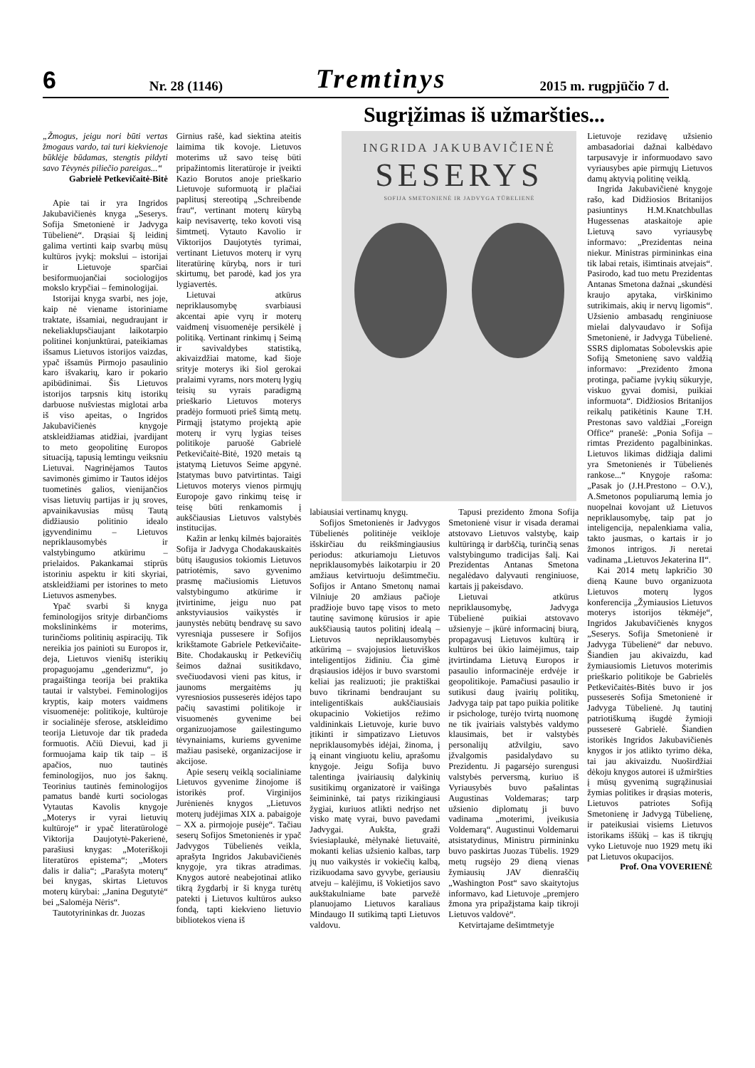6 Nr. 28 (1146) Tremtinys 2015 m. rugpjūčio 7 d.
Sugrįžimas iš užmaršties...
„Žmogus, jeigu nori būti vertas žmogaus vardo, tai turi kiekvienoje būklėje būdamas, stengtis pildyti savo Tėvynės piliečio pareigas...“
Gabrielė Petkevičaitė-Bitė
Apie tai ir yra Ingridos Jakubavičienės knyga „Seserys. Sofija Smetonienė ir Jadvyga Tūbelienė“. Drąsiai šį leidinį galima vertinti kaip svarbų mūsų kultūros įvykį: mokslui – istorijai ir Lietuvoje sparčiai besiformuojančiai sociologijos mokslo krypčiai – feminologijai.
Istorijai knyga svarbi, nes joje, kaip nė viename istoriniame traktate, išsamiai, negudraujant ir nekeliaklupsčiaujant laikotarpio politinei konjunktūrai, pateikiamas išsamus Lietuvos istorijos vaizdas, ypač išsamūs Pirmojo pasaulinio karo išvakarių, karo ir pokario apibūdinimai. Šis Lietuvos istorijos tarpsnis kitų istorikų darbuose nušviestas miglotai arba iš viso apeitas, o Ingridos Jakubavičienės knygoje atskleidžiamas atidžiai, įvardijant to meto geopolitinę Europos situaciją, tapusią lemtingu veiksniu Lietuvai. Nagrinėjamos Tautos savimonės gimimo ir Tautos idėjos tuometinės galios, vienijančios visas lietuvių partijas ir jų sroves, apvainikavusias mūsų Tautą didžiausio politinio idealo įgyvendinimu – Lietuvos nepriklausomybės ir valstybingumo atkūrimu – prielaidos. Pakankamai stiprūs istoriniu aspektu ir kiti skyriai, atskleidžiami per istorines to meto Lietuvos asmenybes.
Ypač svarbi ši knyga feminologijos srityje dirbančioms mokslininkėms ir moterims, turinčioms politinių aspiracijų. Tik nereikia jos painioti su Europos ir, deja, Lietuvos vienišų isterikių propaguojamu „genderizmu“, jo pragaištinga teorija bei praktika tautai ir valstybei. Feminologijos kryptis, kaip moters vaidmens visuomenėje: politikoje, kultūroje ir socialinėje sferose, atskleidimo teorija Lietuvoje dar tik pradeda formuotis. Ačiū Dievui, kad ji formuojama kaip tik taip – iš apačios, nuo tautinės feminologijos, nuo jos šaknų. Teorinius tautinės feminologijos pamatus bandė kurti sociologas Vytautas Kavolis knygoje „Moterys ir vyrai lietuvių kultūroje“ ir ypač literatūrologė Viktorija Daujotytė-Pakerienė, parašiusi knygas: „Moteriškoji literatūros epistema“; „Moters dalis ir dalia“; „Parašyta moterų“ bei knygas, skirtas Lietuvos moterų kūrybai: „Janina Degutytė“ bei „Salomėja Nėris“.
Tautotyrininkas dr. Juozas
Girnius rašė, kad siektina ateitis laimima tik kovoje. Lietuvos moterims už savo teisę būti pripažintomis literatūroje ir įveikti Kazio Borutos anoje prieškario Lietuvoje suformuotą ir plačiai paplitusį stereotipą „Schreibende frau“, vertinant moterų kūrybą kaip nevisavertę, teko kovoti visą šimtmetį. Vytauto Kavolio ir Viktorijos Daujotytės tyrimai, vertinant Lietuvos moterų ir vyrų literatūrinę kūrybą, nors ir turi skirtumų, bet parodė, kad jos yra lygiavertės.
Lietuvai atkūrus nepriklausomybę svarbiausi akcentai apie vyrų ir moterų vaidmenį visuomenėje persikėlė į politiką. Vertinant rinkimų į Seimą ir savivaldybes statistiką, akivaizdžiai matome, kad šioje srityje moterys iki šiol gerokai pralaimi vyrams, nors moterų lygių teisių su vyrais paradigmą prieškario Lietuvos moterys pradėjo formuoti prieš šimtą metų. Pirmąjį įstatymo projektą apie moterų ir vyrų lygias teises politikoje paruošė Gabrielė Petkevičaitė-Bitė, 1920 metais tą įstatymą Lietuvos Seime apgynė. Įstatymas buvo patvirtintas. Taigi Lietuvos moterys vienos pirmųjų Europoje gavo rinkimų teisę ir teisę būti renkamomis į aukščiausias Lietuvos valstybės institucijas.
Kažin ar lenkų kilmės bajoraitės Sofija ir Jadvyga Chodakauskaitės būtų išaugusios tokiomis Lietuvos patriotėmis, savo gyvenimo prasmę mačiusiomis Lietuvos valstybingumo atkūrime ir įtvirtinime, jeigu nuo pat ankstyviausios vaikystės ir jaunystės nebūtų bendravę su savo vyresniąja pusseserе ir Sofijos krikštamote Gabriele Petkevičaite-Bite. Chodakauskų ir Petkevičių šeimos dažnai susitikdavo, svečiuodavosi vieni pas kitus, ir jaunoms mergaitėms jų vyresniosios pusseserės idėjos tapo pačių savastimi politikoje ir visuomenės gyvenime bei organizuojamose gailestingumo tėvynainiams, kuriems gyvenime mažiau pasisekė, organizacijose ir akcijose.
Apie seserų veiklą socialiniame Lietuvos gyvenime žinojome iš istorikės prof. Virginijos Jurėnienės knygos „Lietuvos moterų judėjimas XIX a. pabaigoje – XX a. pirmojoje pusėje“. Tačiau seserų Sofijos Smetonienės ir ypač Jadvygos Tūbelienės veikla, aprašyta Ingridos Jakubavičienės knygoje, yra tikras atradimas. Knygos autorė neabejotinai atliko tikrą žygdarbį ir ši knyga turėtų patekti į Lietuvos kultūros aukso fondą, tapti kiekvieno lietuvio bibliotekos viena iš
INGRIDA JAKUBAVIČIENĖ
SESERYS
SOFIJA SMETONIENĖ IR JADVYGA TŪBELIENĖ
labiausiai vertinamų knygų.
Sofijos Smetonienės ir Jadvygos Tūbelienės politinėje veikloje išskirčiau du reikšmingiausius periodus: atkuriamoju Lietuvos nepriklausomybės laikotarpiu ir 20 amžiaus ketvirtuoju dešimtmečiu. Sofijos ir Antano Smetonų namai Vilniuje 20 amžiaus pačioje pradžioje buvo tapę visos to meto tautinę savimonę kūrusios ir apie aukščiausią tautos politinį idealą – Lietuvos nepriklausomybės atkūrimą – svajojusios lietuviškos inteligentijos židiniu. Čia gimė drąsiausios idėjos ir buvo svarstomi keliai jas realizuoti; jie praktiškai buvo tikrinami bendraujant su inteligentiškais aukščiausiais okupacinio Vokietijos režimo valdininkais Lietuvoje, kurie buvo įtikinti ir simpatizavo Lietuvos nepriklausomybės idėjai, žinoma, į ją einant vingiuotu keliu, aprašomu knygoje. Jeigu Sofija buvo talentinga įvairiausių dalykinių susitikimų organizatorė ir vaišinga šeimininkė, tai patys rizikingiausi žygiai, kuriuos atlikti nedrįso net visko matę vyrai, buvo pavedami Jadvygai. Aukšta, graži šviesiaplaukė, mėlynakė lietuvaitė, mokanti kelias užsienio kalbas, tarp jų nuo vaikystės ir vokiečių kalbą, rizikuodama savo gyvybe, geriausiu atveju – kalėjimu, iš Vokietijos savo aukštakulniame bate parvežė planuojamo Lietuvos karaliaus Mindaugo II sutikimą tapti Lietuvos valdovu.
Tapusi prezidento žmona Sofija Smetonienė visur ir visada deramai atstovavo Lietuvos valstybę, kaip kultūringą ir darbščią, turinčią senas valstybingumo tradicijas šalį. Kai Prezidentas Antanas Smetona negalėdavo dalyvauti renginiuose, kartais jį pakeisdavo.
Lietuvai atkūrus nepriklausomybę, Jadvyga Tūbelienė puikiai atstovavo užsienyje – įkūrė informacinį biurą, propagavusį Lietuvos kultūrą ir kultūros bei ūkio laimėjimus, taip įtvirtindama Lietuvą Europos ir pasaulio informacinėje erdvėje ir geopolitikoje. Pamačiusi pasaulio ir sutikusi daug įvairių politikų, Jadvyga taip pat tapo puikia politike ir psichologe, turėjo tvirtą nuomonę ne tik įvairiais valstybės valdymo klausimais, bet ir valstybės personalijų atžvilgiu, savo įžvalgomis pasidalydavo su Prezidentu. Ji pagarsėjo surengusi valstybės perversmą, kuriuo iš Vyriausybės buvo pašalintas Augustinas Voldemaras; tarp užsienio diplomatų ji buvo vadinama „moterimi, įveikusia Voldemarą“. Augustinui Voldemarui atsistatydinus, Ministru pirmininku buvo paskirtas Juozas Tūbelis. 1929 metų rugsėjo 29 dieną vienas žymiausių JAV dienraščių „Washington Post“ savo skaitytojus informavo, kad Lietuvoje „premjero žmona yra pripažįstama kaip tikroji Lietuvos valdovė“.
Ketvirtajame dešimtmetyje
Lietuvoje rezidavę užsienio ambasadoriai dažnai kalbėdavo tarpusavyje ir informuodavo savo vyriausybes apie pirmųjų Lietuvos damų aktyvią politinę veiklą.
Ingrida Jakubavičienė knygoje rašo, kad Didžiosios Britanijos pasiuntinys H.M.Knatchbullas Hugessenas ataskaitoje apie Lietuvą savo vyriausybę informavo: „Prezidentas neina niekur. Ministras pirmininkas eina tik labai retais, išimtinais atvejais“. Pasirodo, kad tuo metu Prezidentas Antanas Smetona dažnai „skundėsi kraujo apytaka, virškinimo sutrikimais, akių ir nervų ligomis“. Užsienio ambasadų renginiuose mielai dalyvaudavo ir Sofija Smetonienė, ir Jadvyga Tūbelienė. SSRS diplomatas Sobolevskis apie Sofiją Smetonienę savo valdžią informavo: „Prezidento žmona protinga, pačiame įvykių sūkuryje, viskuo gyvai domisi, puikiai informuota“. Didžiosios Britanijos reikalų patikėtinis Kaune T.H. Prestonas savo valdžiai „Foreign Office“ pranešė: „Ponia Sofija – rimtas Prezidento pagalbininkas. Lietuvos likimas didžiąja dalimi yra Smetonienės ir Tūbelienės rankose...“ Knygoje rašoma: „Pasak jo (J.H.Prestono – O.V.), A.Smetonos populiarumą lemia jo nuopelnai kovojant už Lietuvos nepriklausomybę, taip pat jo inteligencija, nepalenkiama valia, takto jausmas, o kartais ir jo žmonos intrigos. Ji neretai vadinama „Lietuvos Jekaterina II“.
Kai 2014 metų lapkričio 30 dieną Kaune buvo organizuota Lietuvos moterų lygos konferencija „Žymiausios Lietuvos moterys istorijos tėkmėje“, Ingridos Jakubavičienės knygos „Seserys. Sofija Smetonienė ir Jadvyga Tūbelienė“ dar nebuvo. Šiandien jau akivaizdu, kad žymiausiomis Lietuvos moterimis prieškario politikoje be Gabrielės Petkevičaitės-Bitės buvo ir jos pusseserės Sofija Smetonienė ir Jadvyga Tūbelienė. Jų tautinį patriotiškumą išugdė žymioji pusseserė Gabrielė. Šiandien istorikės Ingridos Jakubavičienės knygos ir jos atlikto tyrimo dėka, tai jau akivaizdu. Nuoširdžiai dėkoju knygos autorei iš užmiršties į mūsų gyvenimą sugrąžinusiai žymias politikes ir drąsias moteris, Lietuvos patriotes Sofiją Smetonienę ir Jadvygą Tūbelienę, ir pateikusiai visiems Lietuvos istorikams iššūkį – kas iš tikrųjų vyko Lietuvoje nuo 1929 metų iki pat Lietuvos okupacijos.
Prof. Ona VOVERIENĖ